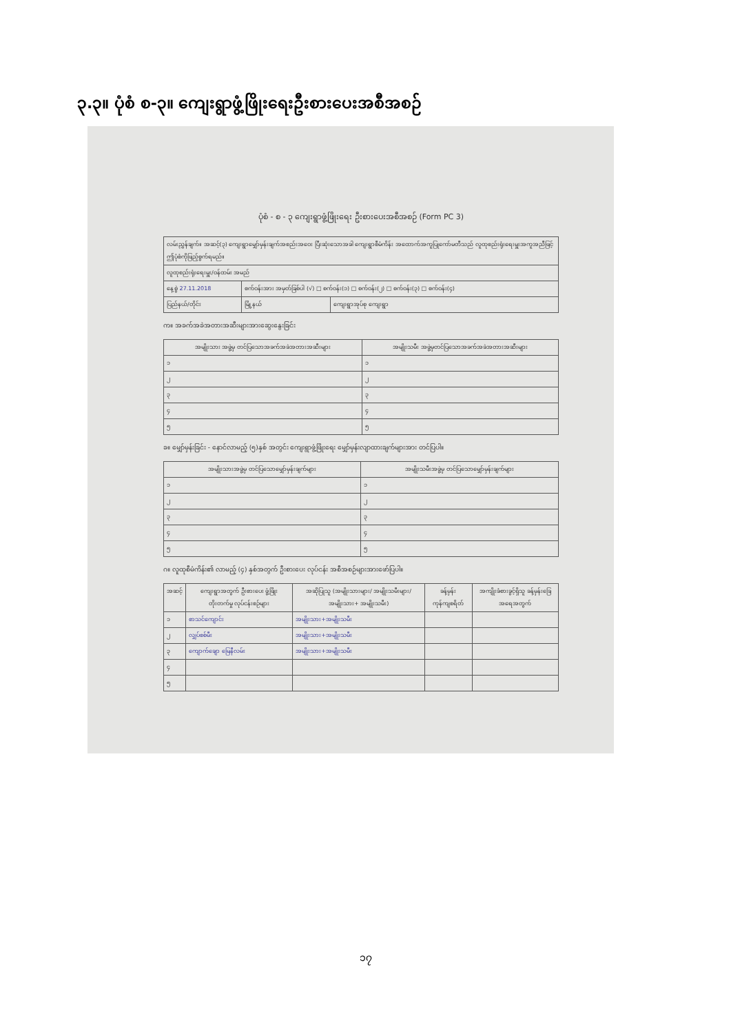၃.၃။ ပုံစံ စ-၃။ ကျေးရွာဖွံ့ဖြိုးရေးဦးစားပေးအစီအစဉ်
ပုံစံ - စ - ၃ ကျေးရွာဖွံ့ဖြိုးရေး ဦးစားပေးအစီအစဉ် (Form PC 3)
| လမ်းညွှန်ချက်။ အဆင့်(၃) ကျေးရွာမျှော်မှန်းချက်အစည်းအဝေး ပြီးဆုံးသောအခါ ကျေးရွာစီမံကိန်း အထောက်အကူပြုကော်မတီသည် လူထုစည်းရုံးရေးမှူးအကူအညီဖြင့် ဤပုံစံကိုဖြည့်စွက်ရမည်။ | | |
| လူထုစည်းရုံးရေးမှူး/ဝန်ထမ်း အမည် | | |
| နေ့စွဲ 27.11.2018 | စက်ဝန်းအား အမှတ်ခြစ်ပါ (√) □ စက်ဝန်း(၁) □ စက်ဝန်း(၂) □ စက်ဝန်း(၃) □ စက်ဝန်း(၄) | |
| ပြည်နယ်/တိုင်း | မြို့နယ် | ကျေးရွာအုပ်စု ကျေးရွာ |
က။ အခက်အခဲအတားအဆီးများအားဆွေးနွေးခြင်း
| အမျိုးသား အဖွဲ့မှ တင်ပြသောအခက်အခဲအတားအဆီးများ | အမျိုးသမီး အဖွဲ့မှတင်ပြသောအခက်အခဲအတားအဆီးများ |
| --- | --- |
| ၁ | ၁ |
| ၂ | ၂ |
| ၃ | ၃ |
| ၄ | ၄ |
| ၅ | ၅ |
ခ။ မျှော်မှန်းခြင်း - နောင်လာမည့် (၅)နှစ် အတွင်း ကျေးရွာဖွံ့ဖြိုးရေး မျှော်မှန်းလျာထားချက်များအား တင်ပြပါ။
| အမျိုးသားအဖွဲ့မှ တင်ပြသောမျှော်မှန်းချက်များ | အမျိုးသမီးအဖွဲ့မှ တင်ပြသောမျှော်မှန်းချက်များ |
| --- | --- |
| ၁ | ၁ |
| ၂ | ၂ |
| ၃ | ၃ |
| ၄ | ၄ |
| ၅ | ၅ |
ဂ။ လူထုစီမံကိန်း၏ လာမည့် (၄) နှစ်အတွက် ဦးစားပေး လုပ်ငန်း အစီအစဉ်များအားဖော်ပြပါ။
| အဆင့် | ကျေးရွာအတွက် ဦးစားပေး ဖွံ့ဖြိုးတိုးတက်မှု လုပ်ငန်းစဉ်များ | အဆိုပြုသူ (အမျိုးသားများ/ အမျိုးသမီးများ/အမျိုးသား+ အမျိုးသမီး) | ခန့်မှန်းကုန်ကျစရိတ် | အကျိုးခံစားခွင့်ရှိသူ ခန့်မှန်းခြေ အရေအတွက် |
| --- | --- | --- | --- | --- |
| ၁ | စာသင်ကျောင်း | အမျိုးသား+အမျိုးသမီး | | |
| ၂ | လျှပ်စစ်မီး | အမျိုးသား+အမျိုးသမီး | | |
| ၃ | ကျောက်ချော မြေနီလမ်း | အမျိုးသား+အမျိုးသမီး | | |
| ၄ | | | | |
| ၅ | | | | |
၁၇